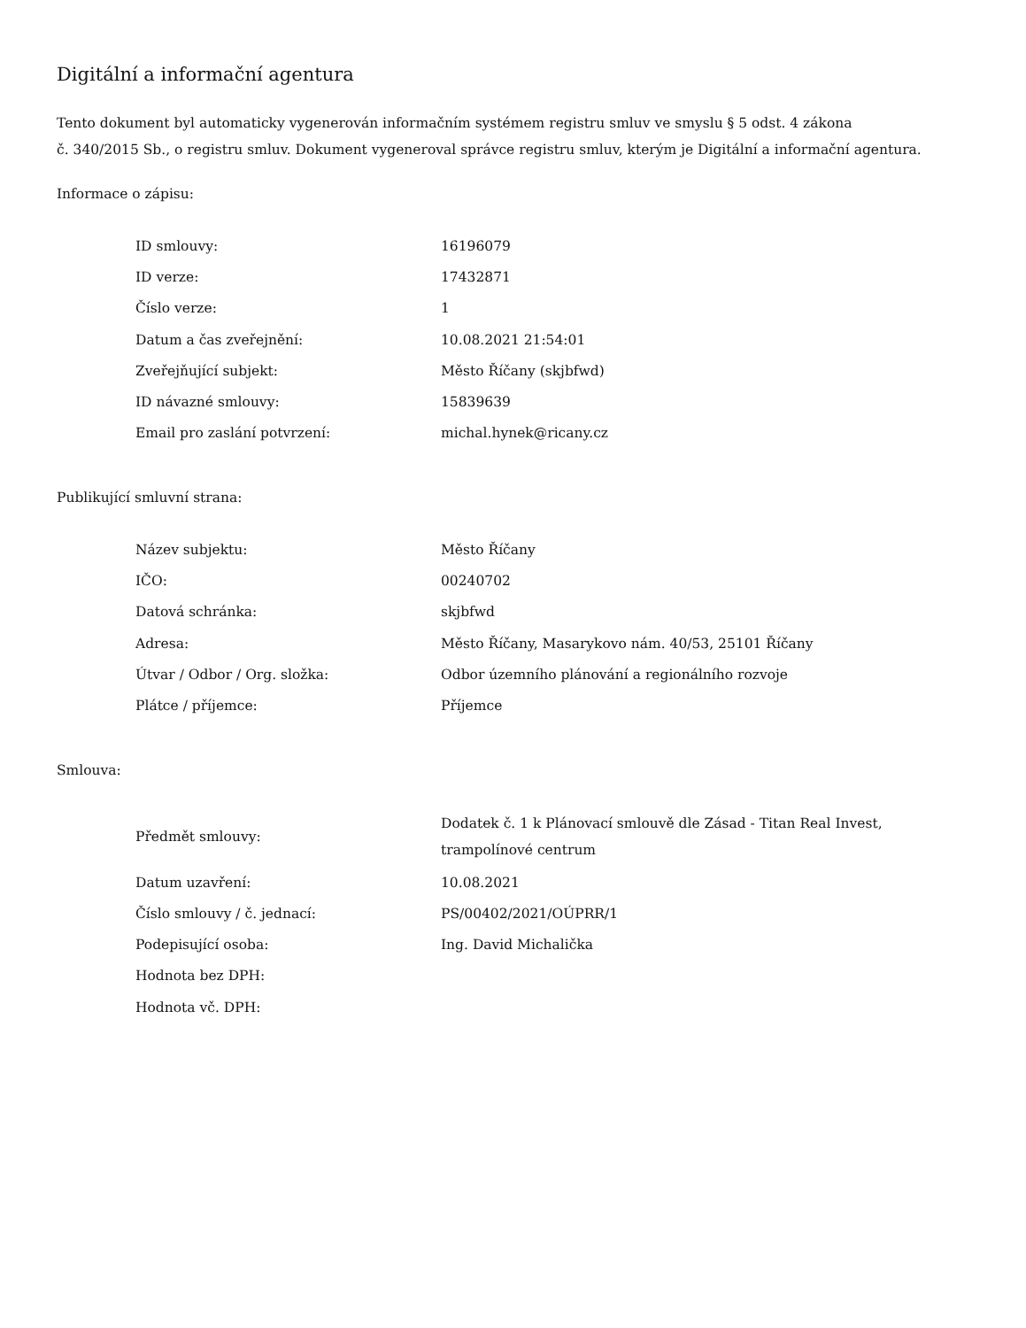Digitální a informační agentura
Tento dokument byl automaticky vygenerován informačním systémem registru smluv ve smyslu § 5 odst. 4 zákona
č. 340/2015 Sb., o registru smluv. Dokument vygeneroval správce registru smluv, kterým je Digitální a informační agentura.
Informace o zápisu:
| ID smlouvy: | 16196079 |
| ID verze: | 17432871 |
| Číslo verze: | 1 |
| Datum a čas zveřejnění: | 10.08.2021 21:54:01 |
| Zveřejňující subjekt: | Město Říčany (skjbfwd) |
| ID návazné smlouvy: | 15839639 |
| Email pro zaslání potvrzení: | michal.hynek@ricany.cz |
Publikující smluvní strana:
| Název subjektu: | Město Říčany |
| IČO: | 00240702 |
| Datová schránka: | skjbfwd |
| Adresa: | Město Říčany, Masarykovo nám. 40/53, 25101 Říčany |
| Útvar / Odbor / Org. složka: | Odbor územního plánování a regionálního rozvoje |
| Plátce / příjemce: | Příjemce |
Smlouva:
| Předmět smlouvy: | Dodatek č. 1 k Plánovací smlouvě dle Zásad - Titan Real Invest, trampolínové centrum |
| Datum uzavření: | 10.08.2021 |
| Číslo smlouvy / č. jednací: | PS/00402/2021/OÚPRR/1 |
| Podepisující osoba: | Ing. David Michalička |
| Hodnota bez DPH: | |
| Hodnota vč. DPH: | |